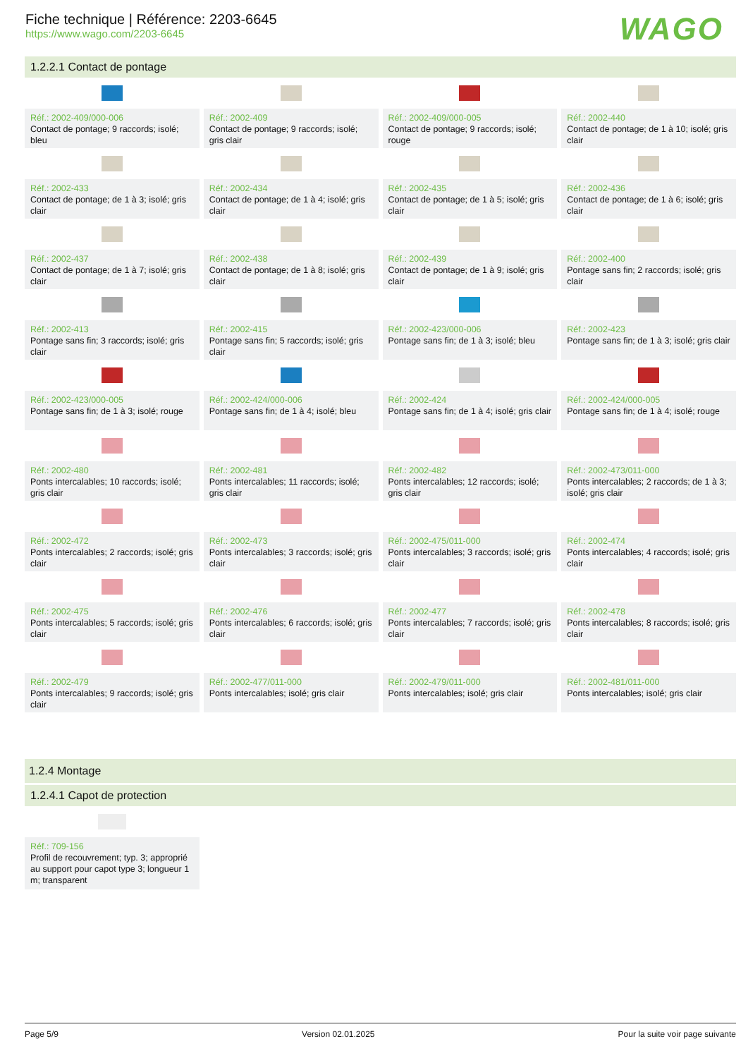Fiche technique | Référence: 2203-6645
https://www.wago.com/2203-6645
WAGO
1.2.2.1 Contact de pontage
Réf.: 2002-409/000-006
Contact de pontage; 9 raccords; isolé; bleu
Réf.: 2002-409
Contact de pontage; 9 raccords; isolé; gris clair
Réf.: 2002-409/000-005
Contact de pontage; 9 raccords; isolé; rouge
Réf.: 2002-440
Contact de pontage; de 1 à 10; isolé; gris clair
Réf.: 2002-433
Contact de pontage; de 1 à 3; isolé; gris clair
Réf.: 2002-434
Contact de pontage; de 1 à 4; isolé; gris clair
Réf.: 2002-435
Contact de pontage; de 1 à 5; isolé; gris clair
Réf.: 2002-436
Contact de pontage; de 1 à 6; isolé; gris clair
Réf.: 2002-437
Contact de pontage; de 1 à 7; isolé; gris clair
Réf.: 2002-438
Contact de pontage; de 1 à 8; isolé; gris clair
Réf.: 2002-439
Contact de pontage; de 1 à 9; isolé; gris clair
Réf.: 2002-400
Pontage sans fin; 2 raccords; isolé; gris clair
Réf.: 2002-413
Pontage sans fin; 3 raccords; isolé; gris clair
Réf.: 2002-415
Pontage sans fin; 5 raccords; isolé; gris clair
Réf.: 2002-423/000-006
Pontage sans fin; de 1 à 3; isolé; bleu
Réf.: 2002-423
Pontage sans fin; de 1 à 3; isolé; gris clair
Réf.: 2002-423/000-005
Pontage sans fin; de 1 à 3; isolé; rouge
Réf.: 2002-424/000-006
Pontage sans fin; de 1 à 4; isolé; bleu
Réf.: 2002-424
Pontage sans fin; de 1 à 4; isolé; gris clair
Réf.: 2002-424/000-005
Pontage sans fin; de 1 à 4; isolé; rouge
Réf.: 2002-480
Ponts intercalables; 10 raccords; isolé; gris clair
Réf.: 2002-481
Ponts intercalables; 11 raccords; isolé; gris clair
Réf.: 2002-482
Ponts intercalables; 12 raccords; isolé; gris clair
Réf.: 2002-473/011-000
Ponts intercalables; 2 raccords; de 1 à 3; isolé; gris clair
Réf.: 2002-472
Ponts intercalables; 2 raccords; isolé; gris clair
Réf.: 2002-473
Ponts intercalables; 3 raccords; isolé; gris clair
Réf.: 2002-475/011-000
Ponts intercalables; 3 raccords; isolé; gris clair
Réf.: 2002-474
Ponts intercalables; 4 raccords; isolé; gris clair
Réf.: 2002-475
Ponts intercalables; 5 raccords; isolé; gris clair
Réf.: 2002-476
Ponts intercalables; 6 raccords; isolé; gris clair
Réf.: 2002-477
Ponts intercalables; 7 raccords; isolé; gris clair
Réf.: 2002-478
Ponts intercalables; 8 raccords; isolé; gris clair
Réf.: 2002-479
Ponts intercalables; 9 raccords; isolé; gris clair
Réf.: 2002-477/011-000
Ponts intercalables; isolé; gris clair
Réf.: 2002-479/011-000
Ponts intercalables; isolé; gris clair
Réf.: 2002-481/011-000
Ponts intercalables; isolé; gris clair
1.2.4 Montage
1.2.4.1 Capot de protection
Réf.: 709-156
Profil de recouvrement; typ. 3; approprié au support pour capot type 3; longueur 1 m; transparent
Page 5/9 Version 02.01.2025 Pour la suite voir page suivante